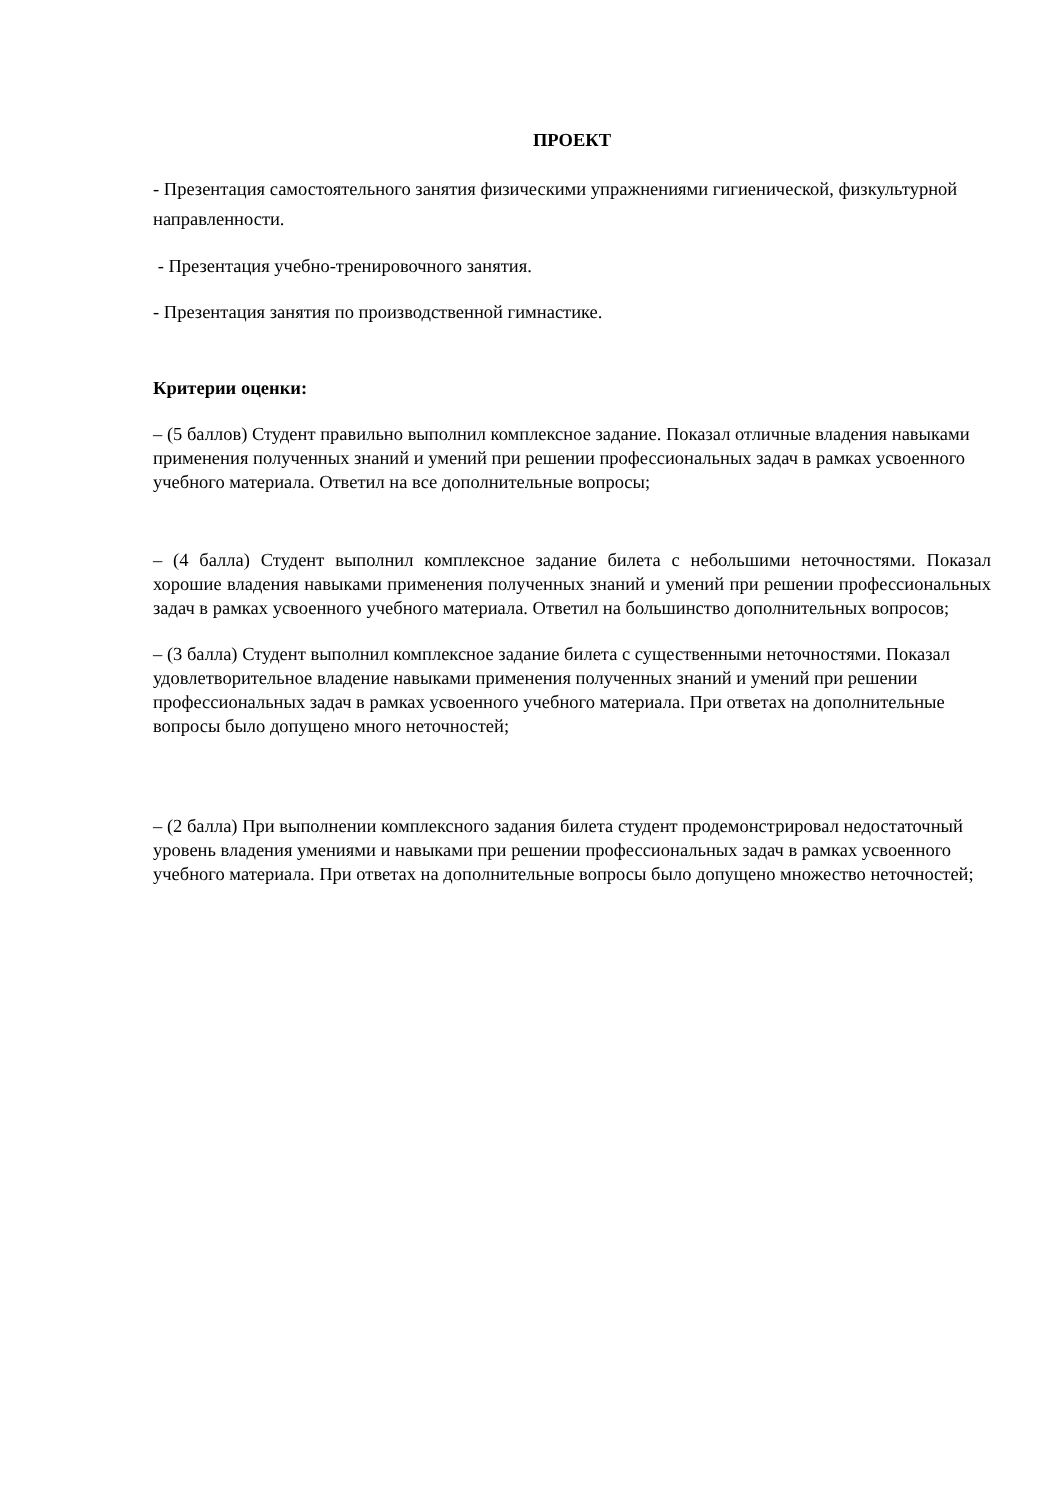ПРОЕКТ
- Презентация самостоятельного занятия физическими упражнениями гигиенической, физкультурной направленности.
- Презентация учебно-тренировочного занятия.
- Презентация занятия по производственной гимнастике.
Критерии оценки:
– (5 баллов) Студент правильно выполнил комплексное задание. Показал отличные владения навыками применения полученных знаний и умений при решении профессиональных задач в рамках усвоенного учебного материала. Ответил на все дополнительные вопросы;
– (4 балла) Студент выполнил комплексное задание билета с небольшими неточностями. Показал хорошие владения навыками применения полученных знаний и умений при решении профессиональных задач в рамках усвоенного учебного материала. Ответил на большинство дополнительных вопросов;
– (3 балла) Студент выполнил комплексное задание билета с существенными неточностями. Показал удовлетворительное владение навыками применения полученных знаний и умений при решении профессиональных задач в рамках усвоенного учебного материала. При ответах на дополнительные вопросы было допущено много неточностей;
– (2 балла) При выполнении комплексного задания билета студент продемонстрировал недостаточный уровень владения умениями и навыками при решении профессиональных задач в рамках усвоенного учебного материала. При ответах на дополнительные вопросы было допущено множество неточностей;